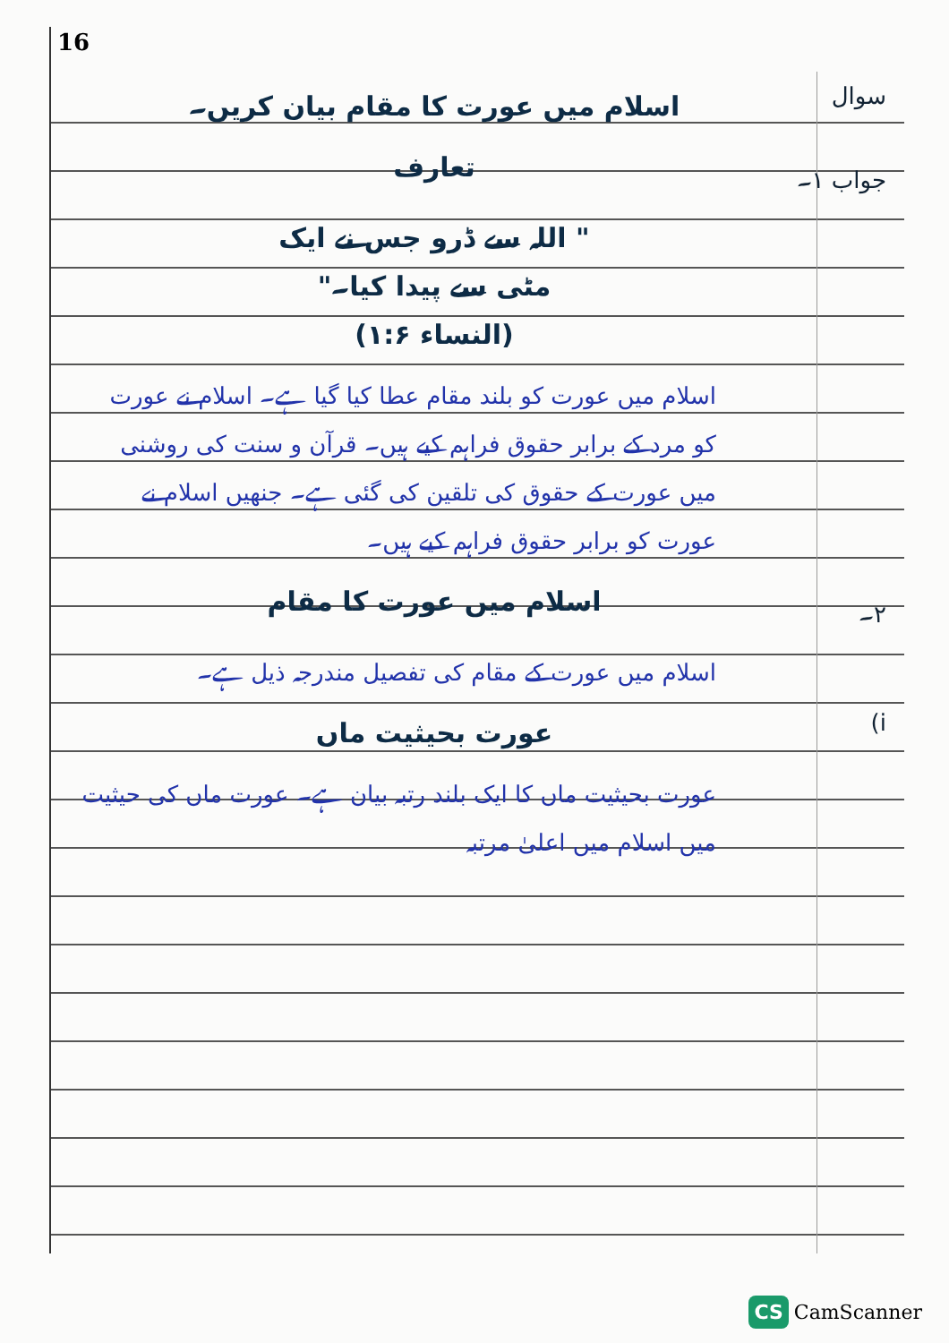16
سوال
اسلام میں عورت کا مقام بیان کریں۔
جواب ۱۔
تعارف
" اللہ سے ڈرو جس نے ایک
مٹی سے پیدا کیا۔"
(النساء ۱:۶)
اسلام میں عورت کو بلند مقام عطا کیا گیا ہے۔ اسلام نے عورت کو مرد کے برابر حقوق فراہم کیے ہیں۔ قرآن و سنت کی روشنی میں عورت کے حقوق کی تلقین کی گئی ہے۔ جنھیں اسلام نے عورت کو برابر حقوق فراہم کیے ہیں۔
۲۔
اسلام میں عورت کا مقام
اسلام میں عورت کے مقام کی تفصیل مندرجہ ذیل ہے۔
i)
عورت بحیثیت ماں
عورت بحیثیت ماں کا ایک بلند رتبہ بیان ہے۔ عورت ماں کی حیثیت میں اسلام میں اعلیٰ مرتبہ
CS CamScanner